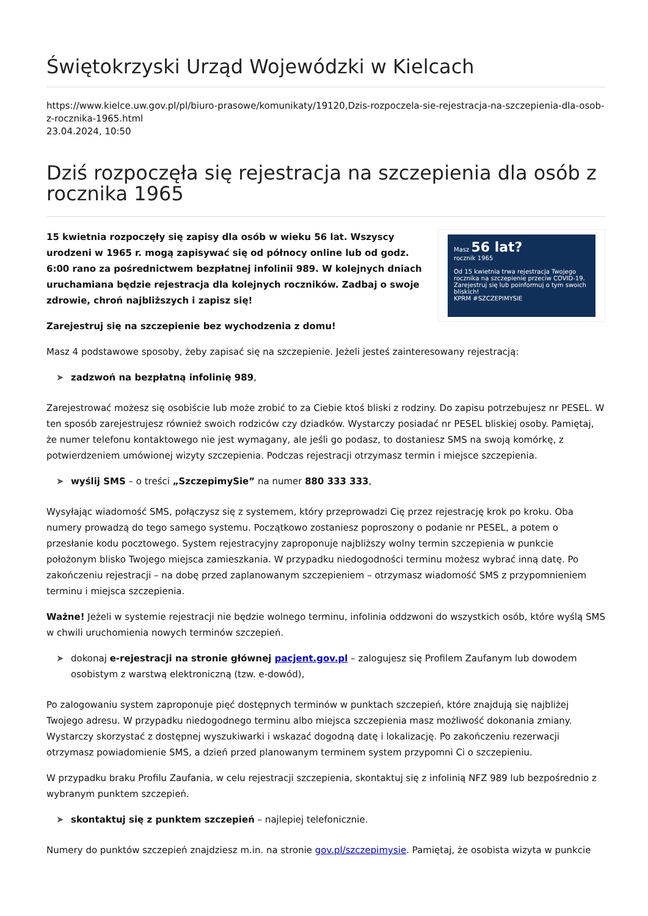Świętokrzyski Urząd Wojewódzki w Kielcach
https://www.kielce.uw.gov.pl/pl/biuro-prasowe/komunikaty/19120,Dzis-rozpoczela-sie-rejestracja-na-szczepienia-dla-osob-z-rocznika-1965.html
23.04.2024, 10:50
Dziś rozpoczęła się rejestracja na szczepienia dla osób z rocznika 1965
Masz 56 lat?
rocznik 1965
Od 15 kwietnia trwa rejestracja Twojego rocznika na szczepienie przeciw COVID-19.
Zarejestruj się lub poinformuj o tym swoich bliskich!
KPRM #SZCZEPIMYSIE
15 kwietnia rozpoczęły się zapisy dla osób w wieku 56 lat. Wszyscy urodzeni w 1965 r. mogą zapisywać się od północy online lub od godz. 6:00 rano za pośrednictwem bezpłatnej infolinii 989. W kolejnych dniach uruchamiana będzie rejestracja dla kolejnych roczników. Zadbaj o swoje zdrowie, chroń najbliższych i zapisz się!
Zarejestruj się na szczepienie bez wychodzenia z domu!
Masz 4 podstawowe sposoby, żeby zapisać się na szczepienie. Jeżeli jesteś zainteresowany rejestracją:
➤ zadzwoń na bezpłatną infolinię 989,
Zarejestrować możesz się osobiście lub może zrobić to za Ciebie ktoś bliski z rodziny. Do zapisu potrzebujesz nr PESEL. W ten sposób zarejestrujesz również swoich rodziców czy dziadków. Wystarczy posiadać nr PESEL bliskiej osoby. Pamiętaj, że numer telefonu kontaktowego nie jest wymagany, ale jeśli go podasz, to dostaniesz SMS na swoją komórkę, z potwierdzeniem umówionej wizyty szczepienia. Podczas rejestracji otrzymasz termin i miejsce szczepienia.
➤ wyślij SMS – o treści „SzczepimySie” na numer 880 333 333,
Wysyłając wiadomość SMS, połączysz się z systemem, który przeprowadzi Cię przez rejestrację krok po kroku. Oba numery prowadzą do tego samego systemu. Początkowo zostaniesz poproszony o podanie nr PESEL, a potem o przesłanie kodu pocztowego. System rejestracyjny zaproponuje najbliższy wolny termin szczepienia w punkcie położonym blisko Twojego miejsca zamieszkania. W przypadku niedogodności terminu możesz wybrać inną datę. Po zakończeniu rejestracji – na dobę przed zaplanowanym szczepieniem – otrzymasz wiadomość SMS z przypomnieniem terminu i miejsca szczepienia.
Ważne! Jeżeli w systemie rejestracji nie będzie wolnego terminu, infolinia oddzwoni do wszystkich osób, które wyślą SMS w chwili uruchomienia nowych terminów szczepień.
➤ dokonaj e-rejestracji na stronie głównej pacjent.gov.pl – zalogujesz się Profilem Zaufanym lub dowodem osobistym z warstwą elektroniczną (tzw. e-dowód),
Po zalogowaniu system zaproponuje pięć dostępnych terminów w punktach szczepień, które znajdują się najbliżej Twojego adresu. W przypadku niedogodnego terminu albo miejsca szczepienia masz możliwość dokonania zmiany. Wystarczy skorzystać z dostępnej wyszukiwarki i wskazać dogodną datę i lokalizację. Po zakończeniu rezerwacji otrzymasz powiadomienie SMS, a dzień przed planowanym terminem system przypomni Ci o szczepieniu.
W przypadku braku Profilu Zaufania, w celu rejestracji szczepienia, skontaktuj się z infolinią NFZ 989 lub bezpośrednio z wybranym punktem szczepień.
➤ skontaktuj się z punktem szczepień – najlepiej telefonicznie.
Numery do punktów szczepień znajdziesz m.in. na stronie gov.pl/szczepimysie. Pamiętaj, że osobista wizyta w punkcie